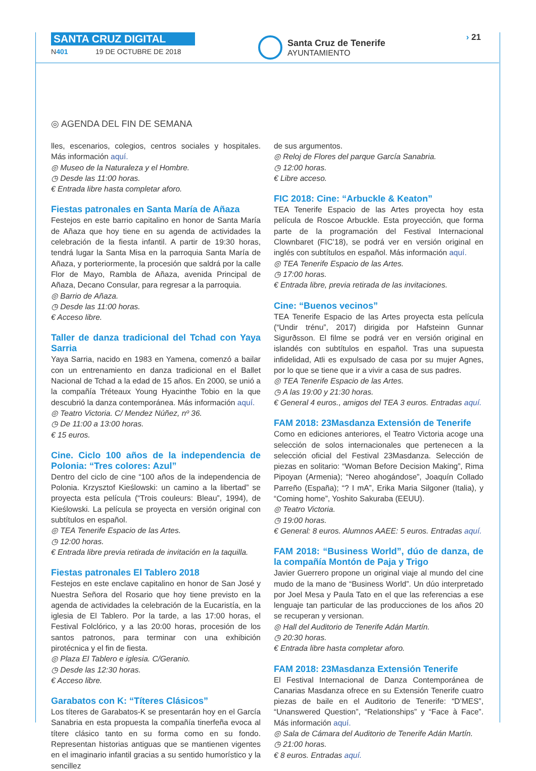SANTA CRUZ DIGITAL
N401 19 DE OCTUBRE DE 2018
Santa Cruz de Tenerife
AYUNTAMIENTO
› 21
◎ AGENDA DEL FIN DE SEMANA
lles, escenarios, colegios, centros sociales y hospitales. Más información aquí.
◎ Museo de la Naturaleza y el Hombre.
◷ Desde las 11:00 horas.
€ Entrada libre hasta completar aforo.
Fiestas patronales en Santa María de Añaza
Festejos en este barrio capitalino en honor de Santa María de Añaza que hoy tiene en su agenda de actividades la celebración de la fiesta infantil. A partir de 19:30 horas, tendrá lugar la Santa Misa en la parroquia Santa María de Añaza, y porteriormente, la procesión que saldrá por la calle Flor de Mayo, Rambla de Añaza, avenida Principal de Añaza, Decano Consular, para regresar a la parroquia.
◎ Barrio de Añaza.
◷ Desde las 11:00 horas.
€ Acceso libre.
Taller de danza tradicional del Tchad con Yaya Sarria
Yaya Sarria, nacido en 1983 en Yamena, comenzó a bailar con un entrenamiento en danza tradicional en el Ballet Nacional de Tchad a la edad de 15 años. En 2000, se unió a la compañía Tréteaux Young Hyacinthe Tobio en la que descubrió la danza contemporánea. Más información aquí.
◎ Teatro Victoria. C/ Mendez Núñez, nº 36.
◷ De 11:00 a 13:00 horas.
€ 15 euros.
Cine. Ciclo 100 años de la independencia de Polonia: “Tres colores: Azul”
Dentro del ciclo de cine “100 años de la independencia de Polonia. Krzysztof Kieślowski: un camino a la libertad” se proyecta esta película (“Trois couleurs: Bleau”, 1994), de Kieślowski. La película se proyecta en versión original con subtítulos en español.
◎ TEA Tenerife Espacio de las Artes.
◷ 12:00 horas.
€ Entrada libre previa retirada de invitación en la taquilla.
Fiestas patronales El Tablero 2018
Festejos en este enclave capitalino en honor de San José y Nuestra Señora del Rosario que hoy tiene previsto en la agenda de actividades la celebración de la Eucaristía, en la iglesia de El Tablero. Por la tarde, a las 17:00 horas, el Festival Folclórico, y a las 20:00 horas, procesión de los santos patronos, para terminar con una exhibición pirotécnica y el fin de fiesta.
◎ Plaza El Tablero e iglesia. C/Geranio.
◷ Desde las 12:30 horas.
€ Acceso libre.
Garabatos con K: “Títeres Clásicos”
Los títeres de Garabatos-K se presentarán hoy en el García Sanabria en esta propuesta la compañía tinerfeña evoca al títere clásico tanto en su forma como en su fondo. Representan historias antiguas que se mantienen vigentes en el imaginario infantil gracias a su sentido humorístico y la sencillez
de sus argumentos.
◎ Reloj de Flores del parque García Sanabria.
◷ 12:00 horas.
€ Libre acceso.
FIC 2018: Cine: “Arbuckle & Keaton”
TEA Tenerife Espacio de las Artes proyecta hoy esta película de Roscoe Arbuckle. Esta proyección, que forma parte de la programación del Festival Internacional Clownbaret (FIC’18), se podrá ver en versión original en inglés con subtítulos en español. Más información aquí.
◎ TEA Tenerife Espacio de las Artes.
◷ 17:00 horas.
€ Entrada libre, previa retirada de las invitaciones.
Cine: “Buenos vecinos”
TEA Tenerife Espacio de las Artes proyecta esta película (“Undir trénu”, 2017) dirigida por Hafsteinn Gunnar Sigurðsson. El filme se podrá ver en versión original en islandés con subtítulos en español. Tras una supuesta infidelidad, Atli es expulsado de casa por su mujer Agnes, por lo que se tiene que ir a vivir a casa de sus padres.
◎ TEA Tenerife Espacio de las Artes.
◷ A las 19:00 y 21:30 horas.
€ General 4 euros., amigos del TEA 3 euros. Entradas aquí.
FAM 2018: 23Masdanza Extensión de Tenerife
Como en ediciones anteriores, el Teatro Victoria acoge una selección de solos internacionales que pertenecen a la selección oficial del Festival 23Masdanza. Selección de piezas en solitario: “Woman Before Decision Making”, Rima Pipoyan (Armenia); “Nereo ahogándose”, Joaquín Collado Parreño (España); “? I mA”, Erika Maria Silgoner (Italia), y “Coming home”, Yoshito Sakuraba (EEUU).
◎ Teatro Victoria.
◷ 19:00 horas.
€ General: 8 euros. Alumnos AAEE: 5 euros. Entradas aquí.
FAM 2018: “Business World”, dúo de danza, de la compañía Montón de Paja y Trigo
Javier Guerrero propone un original viaje al mundo del cine mudo de la mano de “Business World”. Un dúo interpretado por Joel Mesa y Paula Tato en el que las referencias a ese lenguaje tan particular de las producciones de los años 20 se recuperan y versionan.
◎ Hall del Auditorio de Tenerife Adán Martín.
◷ 20:30 horas.
€ Entrada libre hasta completar aforo.
FAM 2018: 23Masdanza Extensión Tenerife
El Festival Internacional de Danza Contemporánea de Canarias Masdanza ofrece en su Extensión Tenerife cuatro piezas de baile en el Auditorio de Tenerife: “D’MES”, “Unanswered Question”, “Relationships” y “Face à Face”. Más información aquí.
◎ Sala de Cámara del Auditorio de Tenerife Adán Martín.
◷ 21:00 horas.
€ 8 euros. Entradas aquí.